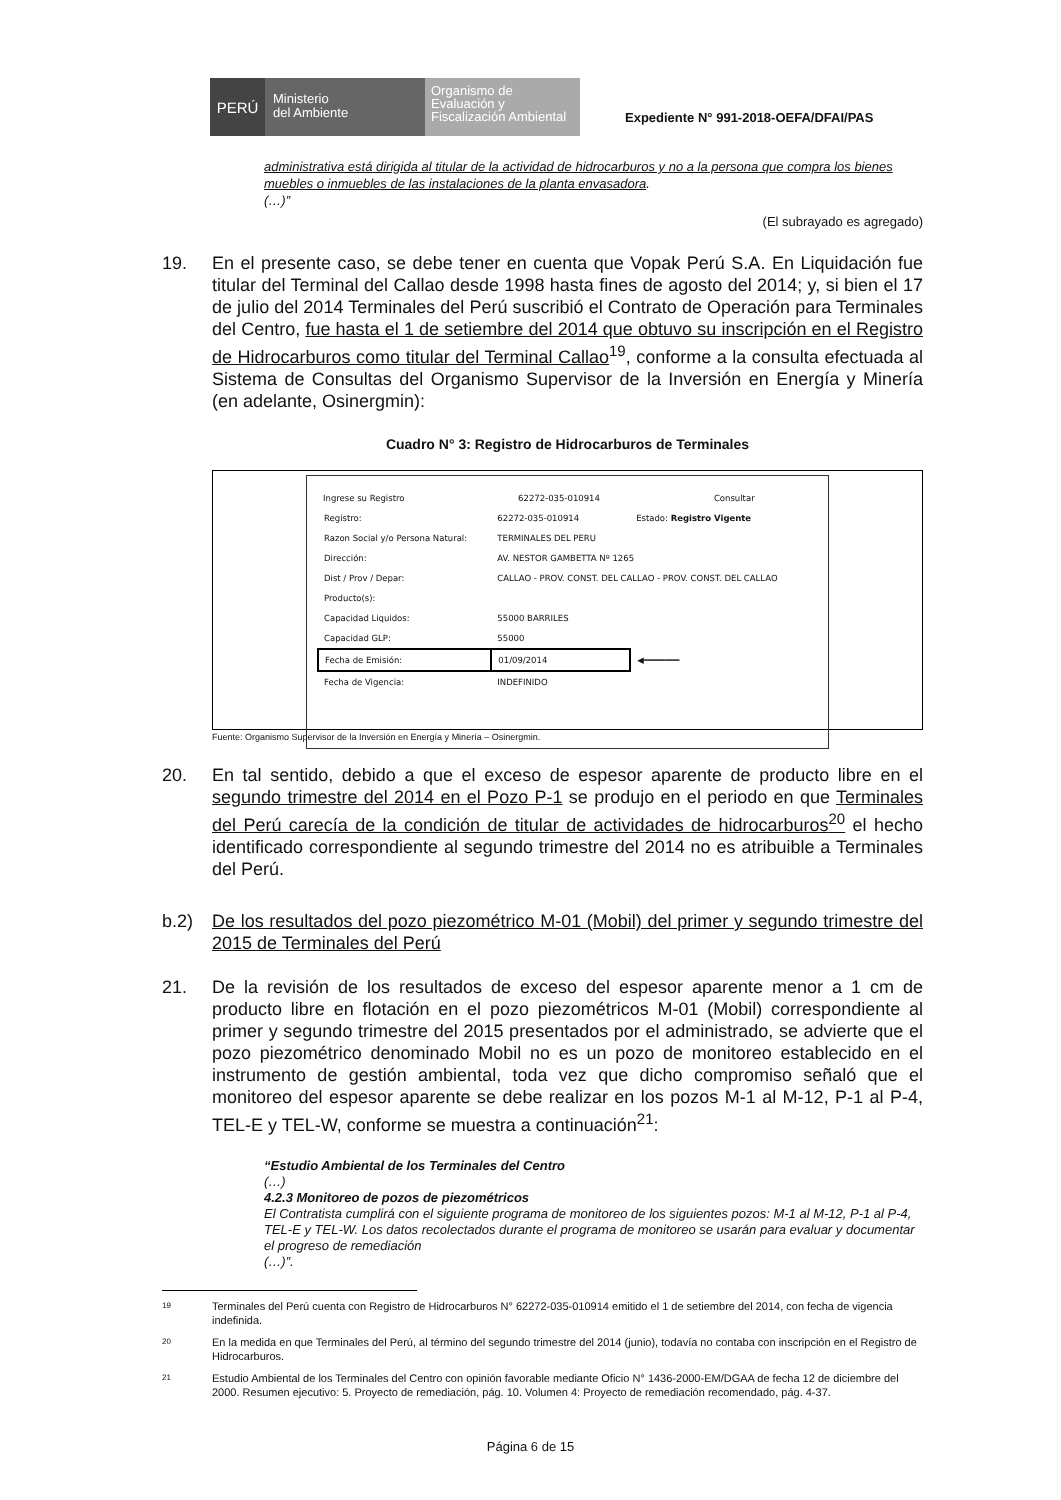PERÚ
Ministerio
del Ambiente
Organismo de Evaluación y Fiscalización Ambiental
Expediente N° 991-2018-OEFA/DFAI/PAS
administrativa está dirigida al titular de la actividad de hidrocarburos y no a la persona que compra los bienes muebles o inmuebles de las instalaciones de la planta envasadora.
(…)”
(El subrayado es agregado)
19. En el presente caso, se debe tener en cuenta que Vopak Perú S.A. En Liquidación fue titular del Terminal del Callao desde 1998 hasta fines de agosto del 2014; y, si bien el 17 de julio del 2014 Terminales del Perú suscribió el Contrato de Operación para Terminales del Centro, fue hasta el 1 de setiembre del 2014 que obtuvo su inscripción en el Registro de Hidrocarburos como titular del Terminal Callao<sup>19</sup>, conforme a la consulta efectuada al Sistema de Consultas del Organismo Supervisor de la Inversión en Energía y Minería (en adelante, Osinergmin):
Cuadro N° 3: Registro de Hidrocarburos de Terminales
| Ingrese su Registro | 62272-035-010914 | Consultar |
| Registro: | 62272-035-010914 | Estado: Registro Vigente |
| Razon Social y/o Persona Natural: | TERMINALES DEL PERU | |
| Dirección: | AV. NESTOR GAMBETTA Nº 1265 | |
| Dist / Prov / Depar: | CALLAO - PROV. CONST. DEL CALLAO - PROV. CONST. DEL CALLAO | |
| Producto(s): | | |
| Capacidad Liquidos: | 55000 BARRILES | |
| Capacidad GLP: | 55000 | |
| Fecha de Emisión: | 01/09/2014 | ◀━━━━━━━ |
| Fecha de Vigencia: | INDEFINIDO | |
Fuente: Organismo Supervisor de la Inversión en Energía y Minería – Osinergmin.
20. En tal sentido, debido a que el exceso de espesor aparente de producto libre en el segundo trimestre del 2014 en el Pozo P-1 se produjo en el periodo en que Terminales del Perú carecía de la condición de titular de actividades de hidrocarburos<sup>20</sup> el hecho identificado correspondiente al segundo trimestre del 2014 no es atribuible a Terminales del Perú.
b.2) De los resultados del pozo piezométrico M-01 (Mobil) del primer y segundo trimestre del 2015 de Terminales del Perú
21. De la revisión de los resultados de exceso del espesor aparente menor a 1 cm de producto libre en flotación en el pozo piezométricos M-01 (Mobil) correspondiente al primer y segundo trimestre del 2015 presentados por el administrado, se advierte que el pozo piezométrico denominado Mobil no es un pozo de monitoreo establecido en el instrumento de gestión ambiental, toda vez que dicho compromiso señaló que el monitoreo del espesor aparente se debe realizar en los pozos M-1 al M-12, P-1 al P-4, TEL-E y TEL-W, conforme se muestra a continuación<sup>21</sup>:
“Estudio Ambiental de los Terminales del Centro
(…)
4.2.3 Monitoreo de pozos de piezométricos
El Contratista cumplirá con el siguiente programa de monitoreo de los siguientes pozos: M-1 al M-12, P-1 al P-4, TEL-E y TEL-W. Los datos recolectados durante el programa de monitoreo se usarán para evaluar y documentar el progreso de remediación
(…)”.
19 Terminales del Perú cuenta con Registro de Hidrocarburos N° 62272-035-010914 emitido el 1 de setiembre del 2014, con fecha de vigencia indefinida.
20 En la medida en que Terminales del Perú, al término del segundo trimestre del 2014 (junio), todavía no contaba con inscripción en el Registro de Hidrocarburos.
21 Estudio Ambiental de los Terminales del Centro con opinión favorable mediante Oficio N° 1436-2000-EM/DGAA de fecha 12 de diciembre del 2000. Resumen ejecutivo: 5. Proyecto de remediación, pág. 10. Volumen 4: Proyecto de remediación recomendado, pág. 4-37.
Página 6 de 15